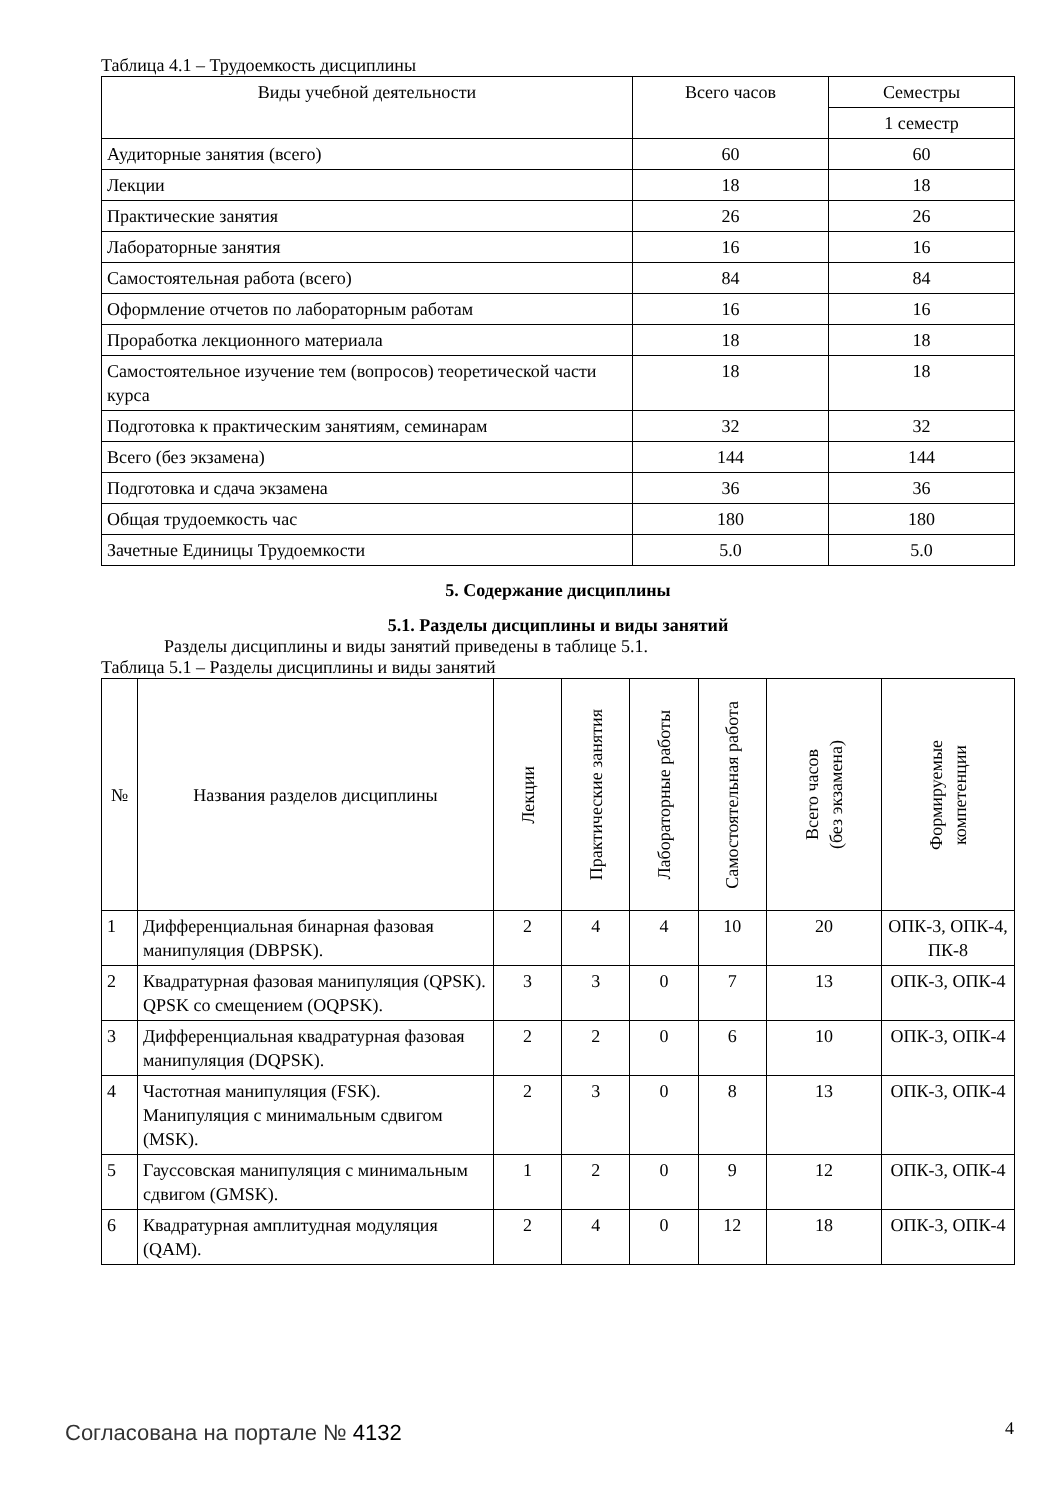Таблица 4.1 – Трудоемкость дисциплины
| Виды учебной деятельности | Всего часов | Семестры |
| --- | --- | --- |
| | | 1 семестр |
| Аудиторные занятия (всего) | 60 | 60 |
| Лекции | 18 | 18 |
| Практические занятия | 26 | 26 |
| Лабораторные занятия | 16 | 16 |
| Самостоятельная работа (всего) | 84 | 84 |
| Оформление отчетов по лабораторным работам | 16 | 16 |
| Проработка лекционного материала | 18 | 18 |
| Самостоятельное изучение тем (вопросов) теоретической части курса | 18 | 18 |
| Подготовка к практическим занятиям, семинарам | 32 | 32 |
| Всего (без экзамена) | 144 | 144 |
| Подготовка и сдача экзамена | 36 | 36 |
| Общая трудоемкость час | 180 | 180 |
| Зачетные Единицы Трудоемкости | 5.0 | 5.0 |
5. Содержание дисциплины
5.1. Разделы дисциплины и виды занятий
Разделы дисциплины и виды занятий приведены в таблице 5.1.
Таблица 5.1 – Разделы дисциплины и виды занятий
| № | Названия разделов дисциплины | Лекции | Практические занятия | Лабораторные работы | Самостоятельная работа | Всего часов (без экзамена) | Формируемые компетенции |
| --- | --- | --- | --- | --- | --- | --- | --- |
| 1 | Дифференциальная бинарная фазовая манипуляция (DBPSK). | 2 | 4 | 4 | 10 | 20 | ОПК-3, ОПК-4, ПК-8 |
| 2 | Квадратурная фазовая манипуляция (QPSK). QPSK со смещением (OQPSK). | 3 | 3 | 0 | 7 | 13 | ОПК-3, ОПК-4 |
| 3 | Дифференциальная квадратурная фазовая манипуляция (DQPSK). | 2 | 2 | 0 | 6 | 10 | ОПК-3, ОПК-4 |
| 4 | Частотная манипуляция (FSK). Манипуляция с минимальным сдвигом (MSK). | 2 | 3 | 0 | 8 | 13 | ОПК-3, ОПК-4 |
| 5 | Гауссовская манипуляция с минимальным сдвигом (GMSK). | 1 | 2 | 0 | 9 | 12 | ОПК-3, ОПК-4 |
| 6 | Квадратурная амплитудная модуляция (QAM). | 2 | 4 | 0 | 12 | 18 | ОПК-3, ОПК-4 |
Согласована на портале № 4132 4